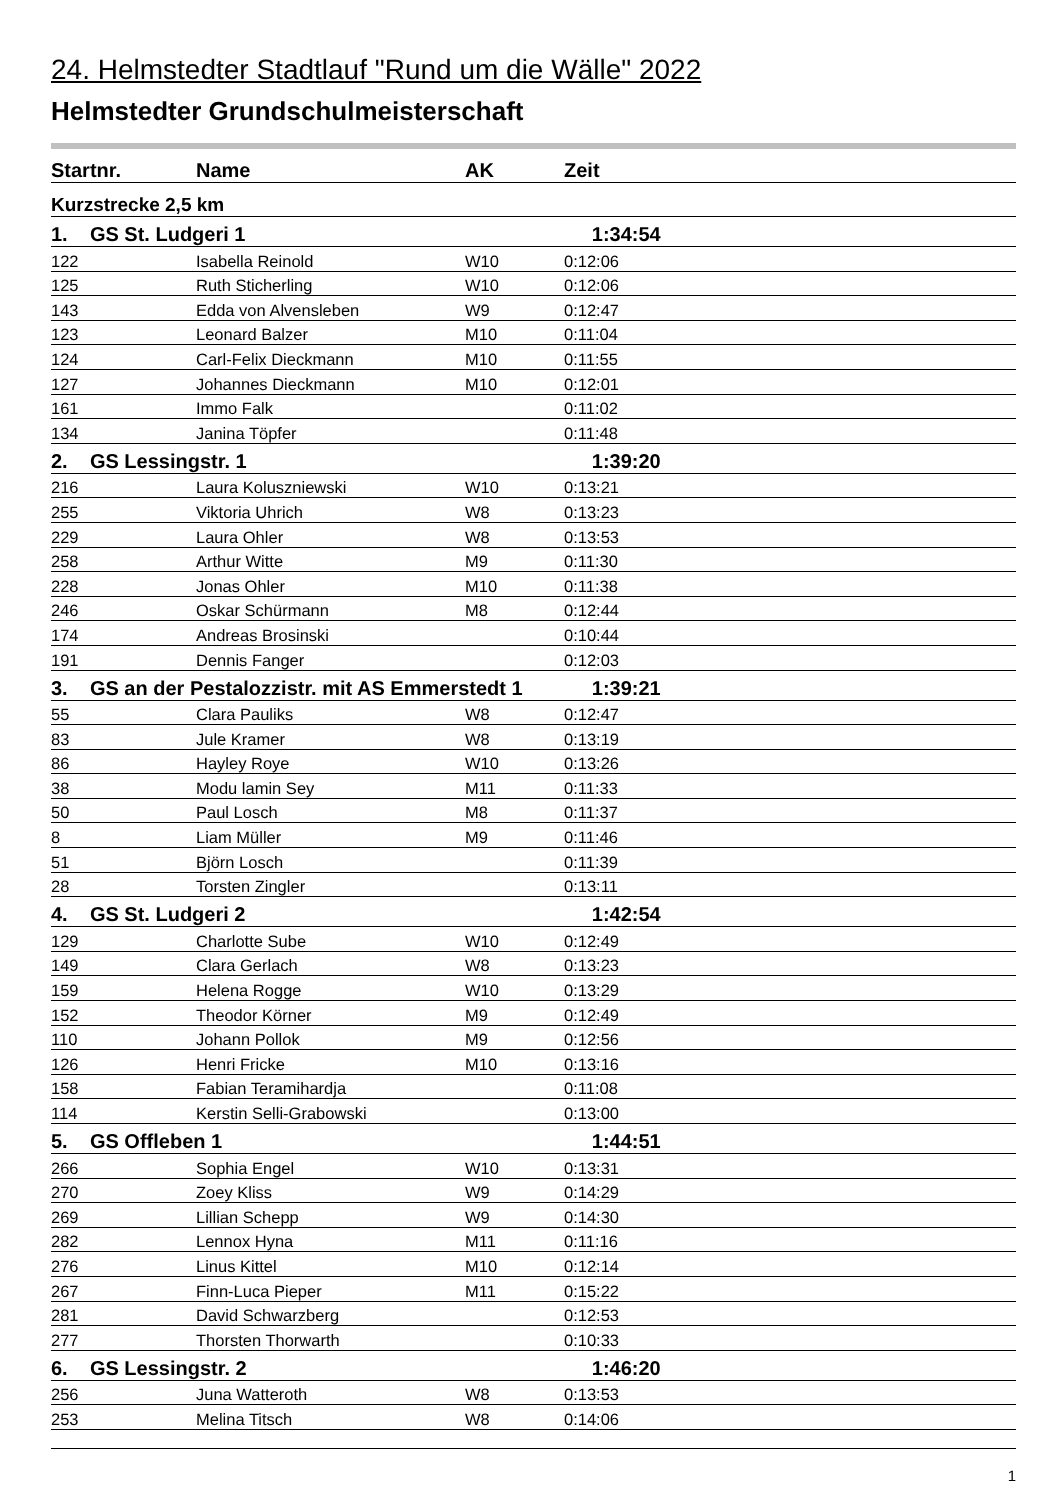24. Helmstedter Stadtlauf "Rund um die Wälle" 2022
Helmstedter Grundschulmeisterschaft
| Startnr. | Name | AK | Zeit |
| --- | --- | --- | --- |
| Kurzstrecke 2,5 km | | | |
| 1. GS St. Ludgeri 1 | | | 1:34:54 |
| 122 | Isabella Reinold | W10 | 0:12:06 |
| 125 | Ruth Sticherling | W10 | 0:12:06 |
| 143 | Edda von Alvensleben | W9 | 0:12:47 |
| 123 | Leonard Balzer | M10 | 0:11:04 |
| 124 | Carl-Felix Dieckmann | M10 | 0:11:55 |
| 127 | Johannes Dieckmann | M10 | 0:12:01 |
| 161 | Immo Falk | | 0:11:02 |
| 134 | Janina Töpfer | | 0:11:48 |
| 2. GS Lessingstr. 1 | | | 1:39:20 |
| 216 | Laura Koluszniewski | W10 | 0:13:21 |
| 255 | Viktoria Uhrich | W8 | 0:13:23 |
| 229 | Laura Ohler | W8 | 0:13:53 |
| 258 | Arthur Witte | M9 | 0:11:30 |
| 228 | Jonas Ohler | M10 | 0:11:38 |
| 246 | Oskar Schürmann | M8 | 0:12:44 |
| 174 | Andreas Brosinski | | 0:10:44 |
| 191 | Dennis Fanger | | 0:12:03 |
| 3. GS an der Pestalozzistr. mit AS Emmerstedt 1 | | | 1:39:21 |
| 55 | Clara Pauliks | W8 | 0:12:47 |
| 83 | Jule Kramer | W8 | 0:13:19 |
| 86 | Hayley Roye | W10 | 0:13:26 |
| 38 | Modu lamin Sey | M11 | 0:11:33 |
| 50 | Paul Losch | M8 | 0:11:37 |
| 8 | Liam Müller | M9 | 0:11:46 |
| 51 | Björn Losch | | 0:11:39 |
| 28 | Torsten Zingler | | 0:13:11 |
| 4. GS St. Ludgeri 2 | | | 1:42:54 |
| 129 | Charlotte Sube | W10 | 0:12:49 |
| 149 | Clara Gerlach | W8 | 0:13:23 |
| 159 | Helena Rogge | W10 | 0:13:29 |
| 152 | Theodor Körner | M9 | 0:12:49 |
| 110 | Johann Pollok | M9 | 0:12:56 |
| 126 | Henri Fricke | M10 | 0:13:16 |
| 158 | Fabian Teramihardja | | 0:11:08 |
| 114 | Kerstin Selli-Grabowski | | 0:13:00 |
| 5. GS Offleben 1 | | | 1:44:51 |
| 266 | Sophia Engel | W10 | 0:13:31 |
| 270 | Zoey Kliss | W9 | 0:14:29 |
| 269 | Lillian Schepp | W9 | 0:14:30 |
| 282 | Lennox Hyna | M11 | 0:11:16 |
| 276 | Linus Kittel | M10 | 0:12:14 |
| 267 | Finn-Luca Pieper | M11 | 0:15:22 |
| 281 | David Schwarzberg | | 0:12:53 |
| 277 | Thorsten Thorwarth | | 0:10:33 |
| 6. GS Lessingstr. 2 | | | 1:46:20 |
| 256 | Juna Watteroth | W8 | 0:13:53 |
| 253 | Melina Titsch | W8 | 0:14:06 |
1